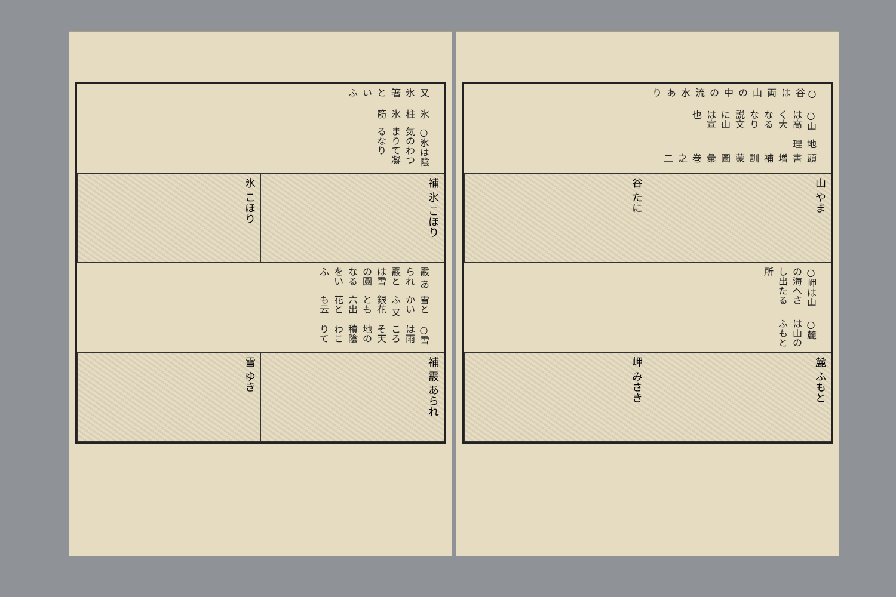○氷は陰気のわつまりて凝るなり
氷柱 氷筋
又氷箸といふ
補 氷 こほり
氷 こほり
○雪は雨ころそ天地の積陰わこりて
雪とかいふ 又銀花とも六出花とも云
霰 あられ 霰とは雪の圓なるをいふ
補 霰 あられ
雪 ゆき
頭書増補訓蒙圖彙巻之二
地理
○山は高く大なるなり 説文に山は宣也
○谷は両山の中の流水あり
山 やま
谷 たに
○麓は山のふもと
○岬は山の海へさし出たる所
麓 ふもと
岬 みさき